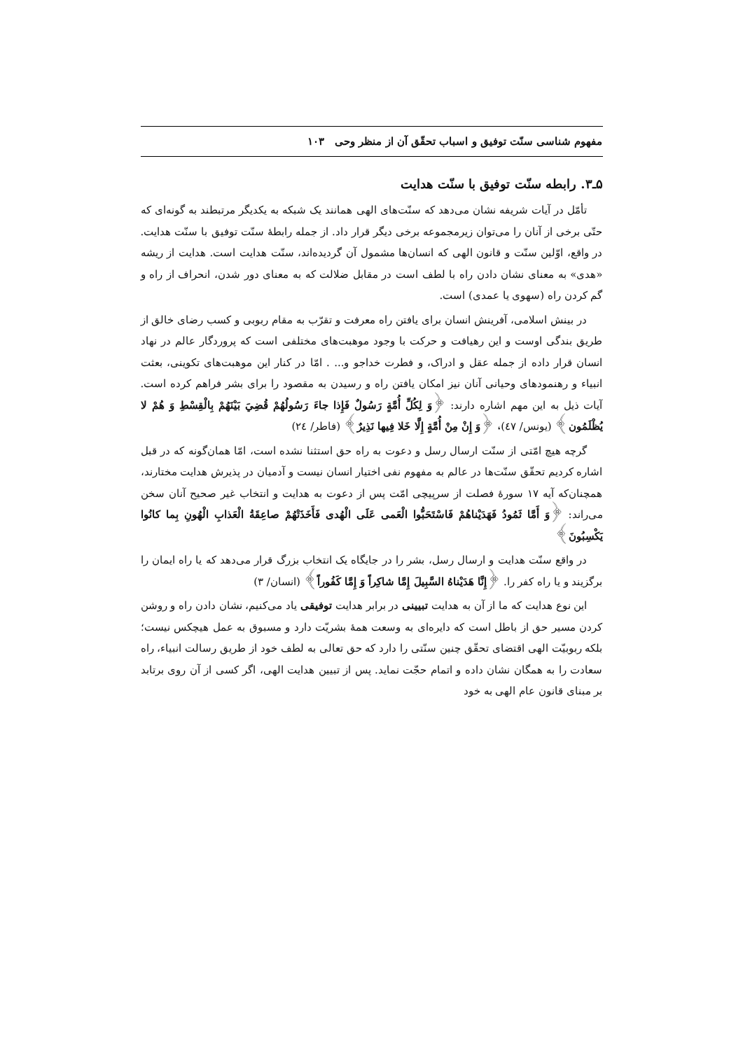مفهوم شناسی سنّت توفیق و اسباب تحقّق آن از منظر وحی ۱۰۳
۵ـ۳. رابطه سنّت توفیق با سنّت هدایت
تأمّل در آیات شریفه نشان می‌دهد که سنّت‌های الهی همانند یک شبکه به یکدیگر مرتبطند به گونه‌ای که حتّی برخی از آنان را می‌توان زیرمجموعه برخی دیگر قرار داد. از جمله رابطهٔ سنّت توفیق با سنّت هدایت. در واقع، اوّلین سنّت و قانون الهی که انسان‌ها مشمول آن گردیده‌اند، سنّت هدایت است. هدایت از ریشه «هدی» به معنای نشان دادن راه با لطف است در مقابل ضلالت که به معنای دور شدن، انحراف از راه و گم کردن راه (سهوی یا عمدی) است.
در بینش اسلامی، آفرینش انسان برای یافتن راه معرفت و تقرّب به مقام ربوبی و کسب رضای خالق از طریق بندگی اوست و این رهیافت و حرکت با وجود موهبت‌های مختلفی است که پروردگار عالم در نهاد انسان قرار داده از جمله عقل و ادراک، و فطرت خداجو و... . امّا در کنار این موهبت‌های تکوینی، بعثت انبیاء و رهنمودهای وحیانی آنان نیز امکان یافتن راه و رسیدن به مقصود را برای بشر فراهم کرده است. آیات ذیل به این مهم اشاره دارند: ﴿وَ لِكُلِّ أُمَّةٍ رَسُولٌ فَإِذا جاءَ رَسُولُهُمْ قُضِيَ بَيْنَهُمْ بِالْقِسْطِ وَ هُمْ لا يُظْلَمُون﴾ (یونس/ ٤٧)، ﴿وَ إِنْ مِنْ أُمَّةٍ إِلَّا خَلا فِيها نَذِيرٌ﴾ (فاطر/ ٢٤)
گرچه هیچ امّتی از سنّت ارسال رسل و دعوت به راه حق استثنا نشده است، امّا همان‌گونه که در قبل اشاره کردیم تحقّق سنّت‌ها در عالم به مفهوم نفی اختیار انسان نیست و آدمیان در پذیرش هدایت مختارند، همچنان‌که آیه ۱۷ سورهٔ فصلت از سرپیچی امّت پس از دعوت به هدایت و انتخاب غیر صحیح آنان سخن می‌راند: ﴿وَ أَمَّا ثَمُودُ فَهَدَيْناهُمْ فَاسْتَحَبُّوا الْعَمى عَلَى الْهُدى فَأَخَذَتْهُمْ صاعِقَةُ الْعَذابِ الْهُونِ بِما كانُوا يَكْسِبُونَ﴾
در واقع سنّت هدایت و ارسال رسل، بشر را در جایگاه یک انتخاب بزرگ قرار می‌دهد که یا راه ایمان را برگزیند و یا راه کفر را. ﴿إِنَّا هَدَيْناهُ السَّبِيلَ إِمَّا شاكِراً وَ إِمَّا كَفُوراً﴾ (انسان/ ٣)
این نوع هدایت که ما از آن به هدایت تبیینی در برابر هدایت توفیقی یاد می‌کنیم، نشان دادن راه و روشن کردن مسیر حق از باطل است که دایره‌ای به وسعت همهٔ بشریّت دارد و مسبوق به عمل هیچکس نیست؛ بلکه ربوبیّت الهی اقتضای تحقّق چنین سنّتی را دارد که حق تعالی به لطف خود از طریق رسالت انبیاء، راه سعادت را به همگان نشان داده و اتمام حجّت نماید. پس از تبیین هدایت الهی، اگر کسی از آن روی برتابد بر مبنای قانون عام الهی به خود